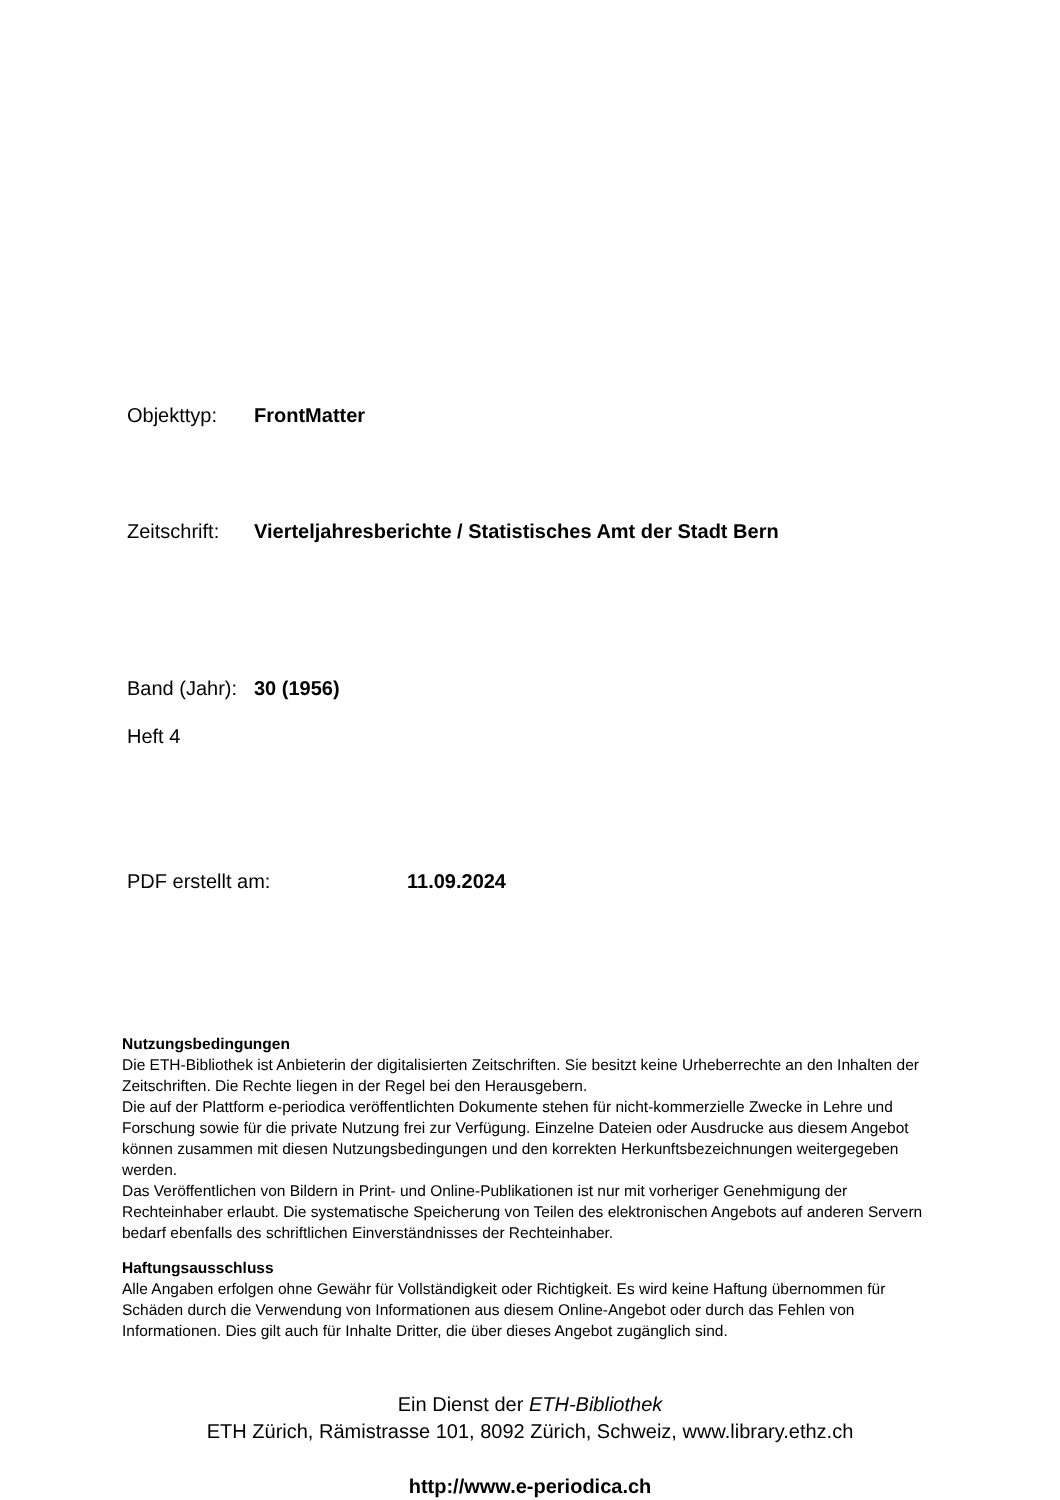Objekttyp: FrontMatter
Zeitschrift: Vierteljahresberichte / Statistisches Amt der Stadt Bern
Band (Jahr): 30 (1956)
Heft 4
PDF erstellt am: 11.09.2024
Nutzungsbedingungen
Die ETH-Bibliothek ist Anbieterin der digitalisierten Zeitschriften. Sie besitzt keine Urheberrechte an den Inhalten der Zeitschriften. Die Rechte liegen in der Regel bei den Herausgebern.
Die auf der Plattform e-periodica veröffentlichten Dokumente stehen für nicht-kommerzielle Zwecke in Lehre und Forschung sowie für die private Nutzung frei zur Verfügung. Einzelne Dateien oder Ausdrucke aus diesem Angebot können zusammen mit diesen Nutzungsbedingungen und den korrekten Herkunftsbezeichnungen weitergegeben werden.
Das Veröffentlichen von Bildern in Print- und Online-Publikationen ist nur mit vorheriger Genehmigung der Rechteinhaber erlaubt. Die systematische Speicherung von Teilen des elektronischen Angebots auf anderen Servern bedarf ebenfalls des schriftlichen Einverständnisses der Rechteinhaber.
Haftungsausschluss
Alle Angaben erfolgen ohne Gewähr für Vollständigkeit oder Richtigkeit. Es wird keine Haftung übernommen für Schäden durch die Verwendung von Informationen aus diesem Online-Angebot oder durch das Fehlen von Informationen. Dies gilt auch für Inhalte Dritter, die über dieses Angebot zugänglich sind.
Ein Dienst der ETH-Bibliothek
ETH Zürich, Rämistrasse 101, 8092 Zürich, Schweiz, www.library.ethz.ch
http://www.e-periodica.ch